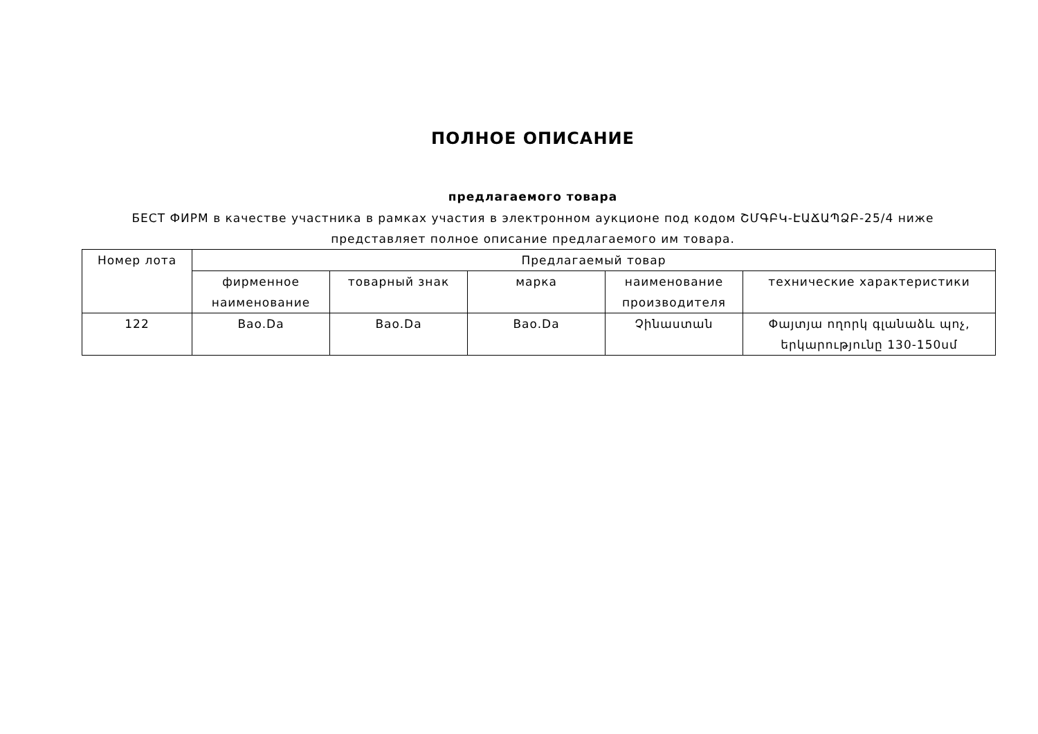ПОЛНОЕ ОПИСАНИЕ
предлагаемого товара
БЕСТ ФИРМ в качестве участника в рамках участия в электронном аукционе под кодом ՇՄԳԲԿ-ԷԱՃԱՊՁԲ-25/4 ниже
представляет полное описание предлагаемого им товара.
| Номер лота | Предлагаемый товар | | | | |
| --- | --- | --- | --- | --- | --- |
| | фирменное наименование | товарный знак | марка | наименование производителя | технические характеристики |
| 122 | Bao.Da | Bao.Da | Bao.Da | Չինաստան | Փայտյա ողորկ գլանաձև պոչ, երկարությունը 130-150սմ |